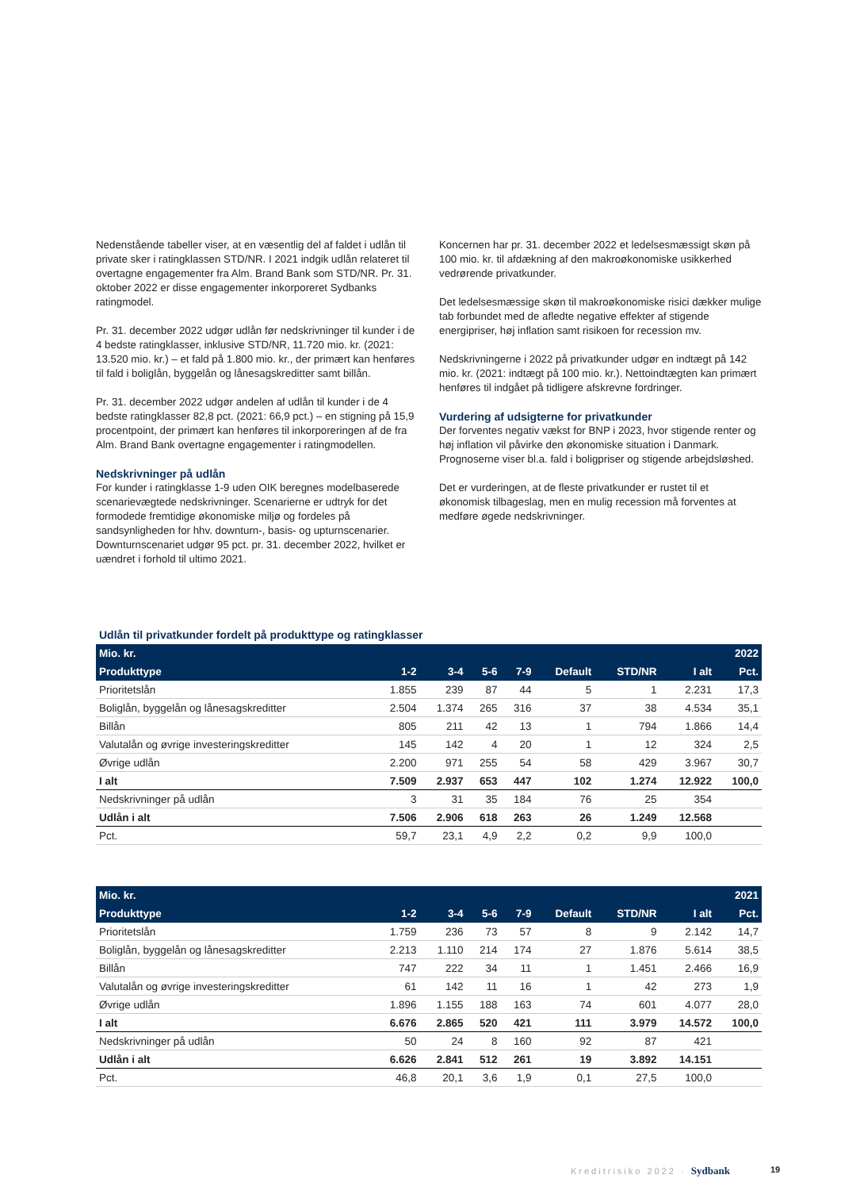Nedenstående tabeller viser, at en væsentlig del af faldet i udlån til private sker i ratingklassen STD/NR. I 2021 indgik udlån relateret til overtagne engagementer fra Alm. Brand Bank som STD/NR. Pr. 31. oktober 2022 er disse engagementer inkorporeret Sydbanks ratingmodel.
Pr. 31. december 2022 udgør udlån før nedskrivninger til kunder i de 4 bedste ratingklasser, inklusive STD/NR, 11.720 mio. kr. (2021: 13.520 mio. kr.) – et fald på 1.800 mio. kr., der primært kan henføres til fald i boliglån, byggelån og lånesagskreditter samt billån.
Pr. 31. december 2022 udgør andelen af udlån til kunder i de 4 bedste ratingklasser 82,8 pct. (2021: 66,9 pct.) – en stigning på 15,9 procentpoint, der primært kan henføres til inkorporeringen af de fra Alm. Brand Bank overtagne engagementer i ratingmodellen.
Nedskrivninger på udlån
For kunder i ratingklasse 1-9 uden OIK beregnes modelbaserede scenarievægtede nedskrivninger. Scenarierne er udtryk for det formodede fremtidige økonomiske miljø og fordeles på sandsynligheden for hhv. downturn-, basis- og upturnscenarier. Downturnscenariet udgør 95 pct. pr. 31. december 2022, hvilket er uændret i forhold til ultimo 2021.
Koncernen har pr. 31. december 2022 et ledelsesmæssigt skøn på 100 mio. kr. til afdækning af den makroøkonomiske usikkerhed vedrørende privatkunder.
Det ledelsesmæssige skøn til makroøkonomiske risici dækker mulige tab forbundet med de afledte negative effekter af stigende energipriser, høj inflation samt risikoen for recession mv.
Nedskrivningerne i 2022 på privatkunder udgør en indtægt på 142 mio. kr. (2021: indtægt på 100 mio. kr.). Nettoindtægten kan primært henføres til indgået på tidligere afskrevne fordringer.
Vurdering af udsigterne for privatkunder
Der forventes negativ vækst for BNP i 2023, hvor stigende renter og høj inflation vil påvirke den økonomiske situation i Danmark. Prognoserne viser bl.a. fald i boligpriser og stigende arbejdsløshed.
Det er vurderingen, at de fleste privatkunder er rustet til et økonomisk tilbageslag, men en mulig recession må forventes at medføre øgede nedskrivninger.
Udlån til privatkunder fordelt på produkttype og ratingklasser
| Mio. kr. | | | | | | | | 2022 |
| --- | --- | --- | --- | --- | --- | --- | --- | --- |
| Produkttype | 1-2 | 3-4 | 5-6 | 7-9 | Default | STD/NR | I alt | Pct. |
| Prioritetslån | 1.855 | 239 | 87 | 44 | 5 | 1 | 2.231 | 17,3 |
| Boliglån, byggelån og lånesagskreditter | 2.504 | 1.374 | 265 | 316 | 37 | 38 | 4.534 | 35,1 |
| Billån | 805 | 211 | 42 | 13 | 1 | 794 | 1.866 | 14,4 |
| Valutalån og øvrige investeringskreditter | 145 | 142 | 4 | 20 | 1 | 12 | 324 | 2,5 |
| Øvrige udlån | 2.200 | 971 | 255 | 54 | 58 | 429 | 3.967 | 30,7 |
| I alt | 7.509 | 2.937 | 653 | 447 | 102 | 1.274 | 12.922 | 100,0 |
| Nedskrivninger på udlån | 3 | 31 | 35 | 184 | 76 | 25 | 354 | |
| Udlån i alt | 7.506 | 2.906 | 618 | 263 | 26 | 1.249 | 12.568 | |
| Pct. | 59,7 | 23,1 | 4,9 | 2,2 | 0,2 | 9,9 | 100,0 | |
| Mio. kr. | | | | | | | | 2021 |
| --- | --- | --- | --- | --- | --- | --- | --- | --- |
| Produkttype | 1-2 | 3-4 | 5-6 | 7-9 | Default | STD/NR | I alt | Pct. |
| Prioritetslån | 1.759 | 236 | 73 | 57 | 8 | 9 | 2.142 | 14,7 |
| Boliglån, byggelån og lånesagskreditter | 2.213 | 1.110 | 214 | 174 | 27 | 1.876 | 5.614 | 38,5 |
| Billån | 747 | 222 | 34 | 11 | 1 | 1.451 | 2.466 | 16,9 |
| Valutalån og øvrige investeringskreditter | 61 | 142 | 11 | 16 | 1 | 42 | 273 | 1,9 |
| Øvrige udlån | 1.896 | 1.155 | 188 | 163 | 74 | 601 | 4.077 | 28,0 |
| I alt | 6.676 | 2.865 | 520 | 421 | 111 | 3.979 | 14.572 | 100,0 |
| Nedskrivninger på udlån | 50 | 24 | 8 | 160 | 92 | 87 | 421 | |
| Udlån i alt | 6.626 | 2.841 | 512 | 261 | 19 | 3.892 | 14.151 | |
| Pct. | 46,8 | 20,1 | 3,6 | 1,9 | 0,1 | 27,5 | 100,0 | |
Kreditrisiko 2022 · Sydbank 19